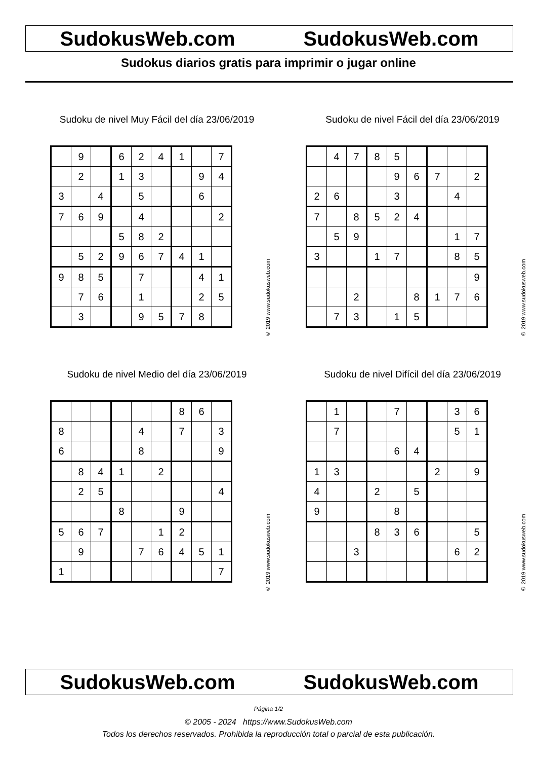SudokusWeb.com SudokusWeb.com
Sudokus diarios gratis para imprimir o jugar online
Sudoku de nivel Muy Fácil del día 23/06/2019
| | 9 | | 6 | 2 | 4 | 1 | | 7 |
| | 2 | | 1 | 3 | | | 9 | 4 |
| 3 | | 4 | | 5 | | | 6 | |
| 7 | 6 | 9 | | 4 | | | | 2 |
| | | | 5 | 8 | 2 | | | |
| | 5 | 2 | 9 | 6 | 7 | 4 | 1 | |
| 9 | 8 | 5 | | 7 | | | 4 | 1 |
| | 7 | 6 | | 1 | | | 2 | 5 |
| | 3 | | | 9 | 5 | 7 | 8 | |
© 2019 www.sudokusweb.com
Sudoku de nivel Fácil del día 23/06/2019
| | 4 | 7 | 8 | 5 | | | | |
| | | | | 9 | 6 | 7 | | 2 |
| 2 | 6 | | | 3 | | | 4 | |
| 7 | | 8 | 5 | 2 | 4 | | | |
| | 5 | 9 | | | | | 1 | 7 |
| 3 | | | 1 | 7 | | | 8 | 5 |
| | | | | | | | | 9 |
| | | 2 | | | 8 | 1 | 7 | 6 |
| | 7 | 3 | | 1 | 5 | | | |
© 2019 www.sudokusweb.com
Sudoku de nivel Medio del día 23/06/2019
| | | | | | | 8 | 6 | |
| 8 | | | | 4 | | 7 | | 3 |
| 6 | | | | 8 | | | | 9 |
| | 8 | 4 | 1 | | 2 | | | |
| | 2 | 5 | | | | | | 4 |
| | | | 8 | | | 9 | | |
| 5 | 6 | 7 | | | 1 | 2 | | |
| | 9 | | | 7 | 6 | 4 | 5 | 1 |
| 1 | | | | | | | | 7 |
© 2019 www.sudokusweb.com
Sudoku de nivel Difícil del día 23/06/2019
| | 1 | | | 7 | | | 3 | 6 |
| | 7 | | | | | | 5 | 1 |
| | | | | 6 | 4 | | | |
| 1 | 3 | | | | | 2 | | 9 |
| 4 | | | 2 | | 5 | | | |
| 9 | | | | 8 | | | | |
| | | | 8 | 3 | 6 | | | 5 |
| | | 3 | | | | | 6 | 2 |
© 2019 www.sudokusweb.com
SudokusWeb.com SudokusWeb.com
Página 1/2
© 2005 - 2024 https://www.SudokusWeb.com
Todos los derechos reservados. Prohibida la reproducción total o parcial de esta publicación.